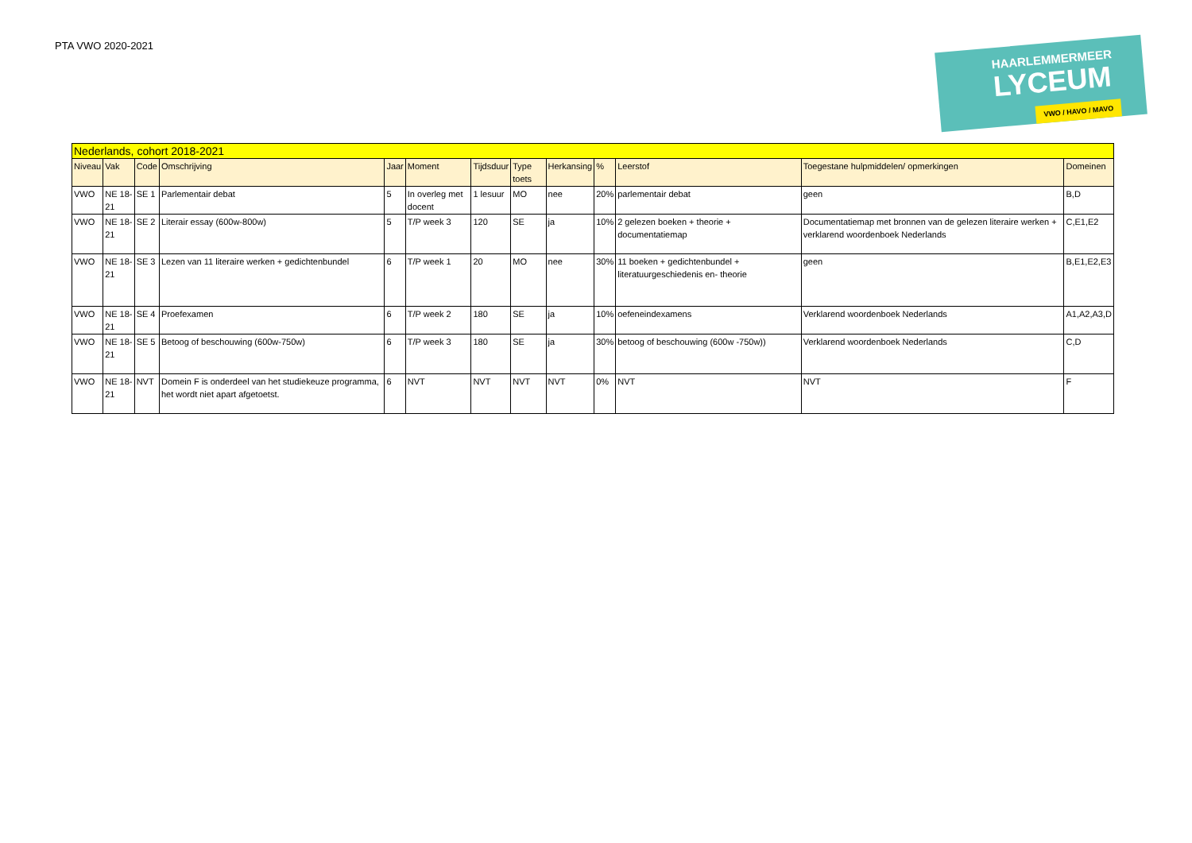PTA VWO 2020-2021
HAARLEMMERMEER
LYCEUM
VWO / HAVO / MAVO
| Nederlands, cohort 2018-2021 | | | | | | | | | | | | |
| Niveau | Vak | Code | Omschrijving | Jaar | Moment | Tijdsduur | Type toets | Herkansing | % | Leerstof | Toegestane hulpmiddelen/ opmerkingen | Domeinen |
| VWO | NE 18-21 | SE 1 | Parlementair debat | 5 | In overleg met docent | 1 lesuur | MO | nee | 20% | parlementair debat | geen | B,D |
| VWO | NE 18-21 | SE 2 | Literair essay (600w-800w) | 5 | T/P week 3 | 120 | SE | ja | 10% | 2 gelezen boeken + theorie + documentatiemap | Documentatiemap met bronnen van de gelezen literaire werken + verklarend woordenboek Nederlands | C,E1,E2 |
| VWO | NE 18-21 | SE 3 | Lezen van 11 literaire werken + gedichtenbundel | 6 | T/P week 1 | 20 | MO | nee | 30% | 11 boeken + gedichtenbundel + literatuurgeschiedenis en- theorie | geen | B,E1,E2,E3 |
| VWO | NE 18-21 | SE 4 | Proefexamen | 6 | T/P week 2 | 180 | SE | ja | 10% | oefeneindexamens | Verklarend woordenboek Nederlands | A1,A2,A3,D |
| VWO | NE 18-21 | SE 5 | Betoog of beschouwing (600w-750w) | 6 | T/P week 3 | 180 | SE | ja | 30% | betoog of beschouwing (600w -750w)) | Verklarend woordenboek Nederlands | C,D |
| VWO | NE 18-21 | NVT | Domein F is onderdeel van het studiekeuze programma, het wordt niet apart afgetoetst. | 6 | NVT | NVT | NVT | NVT | 0% | NVT | NVT | F |